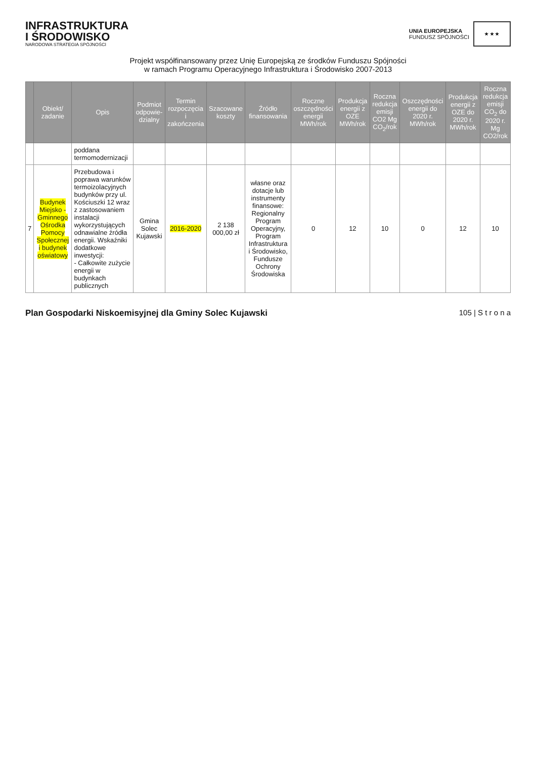INFRASTRUKTURA
I ŚRODOWISKO
NARODOWA STRATEGIA SPÓJNOŚCI
UNIA EUROPEJSKA
FUNDUSZ SPÓJNOŚCI
★ ★ ★
Projekt współfinansowany przez Unię Europejską ze środków Funduszu Spójności
w ramach Programu Operacyjnego Infrastruktura i Środowisko 2007-2013
| | Obiekt/ zadanie | Opis | Podmiot odpowie-dzialny | Termin rozpoczęcia i zakończenia | Szacowane koszty | Źródło finansowania | Roczne oszczędności energii MWh/rok | Produkcja energii z OZE MWh/rok | Roczna redukcja emisji CO2 Mg CO<sub>2</sub>/rok | Oszczędności energii do 2020 r. MWh/rok | Produkcja energii z OZE do 2020 r. MWh/rok | Roczna redukcja emisji CO<sub>2</sub> do 2020 r. Mg CO2/rok |
| --- | --- | --- | --- | --- | --- | --- | --- | --- | --- | --- | --- | --- |
| | | poddana termomodernizacji | | | | | | | | | | |
| 7 | Budynek Miejsko -Gminnego Ośrodka Pomocy Społecznej i budynek oświatowy | Przebudowa i poprawa warunków termoizolacyjnych budynków przy ul. Kościuszki 12 wraz z zastosowaniem instalacji wykorzystujących odnawialne źródła energii. Wskaźniki dodatkowe inwestycji: - Całkowite zużycie energii w budynkach publicznych | Gmina Solec Kujawski | 2016-2020 | 2 138 000,00 zł | własne oraz dotacje lub instrumenty finansowe: Regionalny Program Operacyjny, Program Infrastruktura i Środowisko, Fundusze Ochrony Środowiska | 0 | 12 | 10 | 0 | 12 | 10 |
Plan Gospodarki Niskoemisyjnej dla Gminy Solec Kujawski 105 | S t r o n a